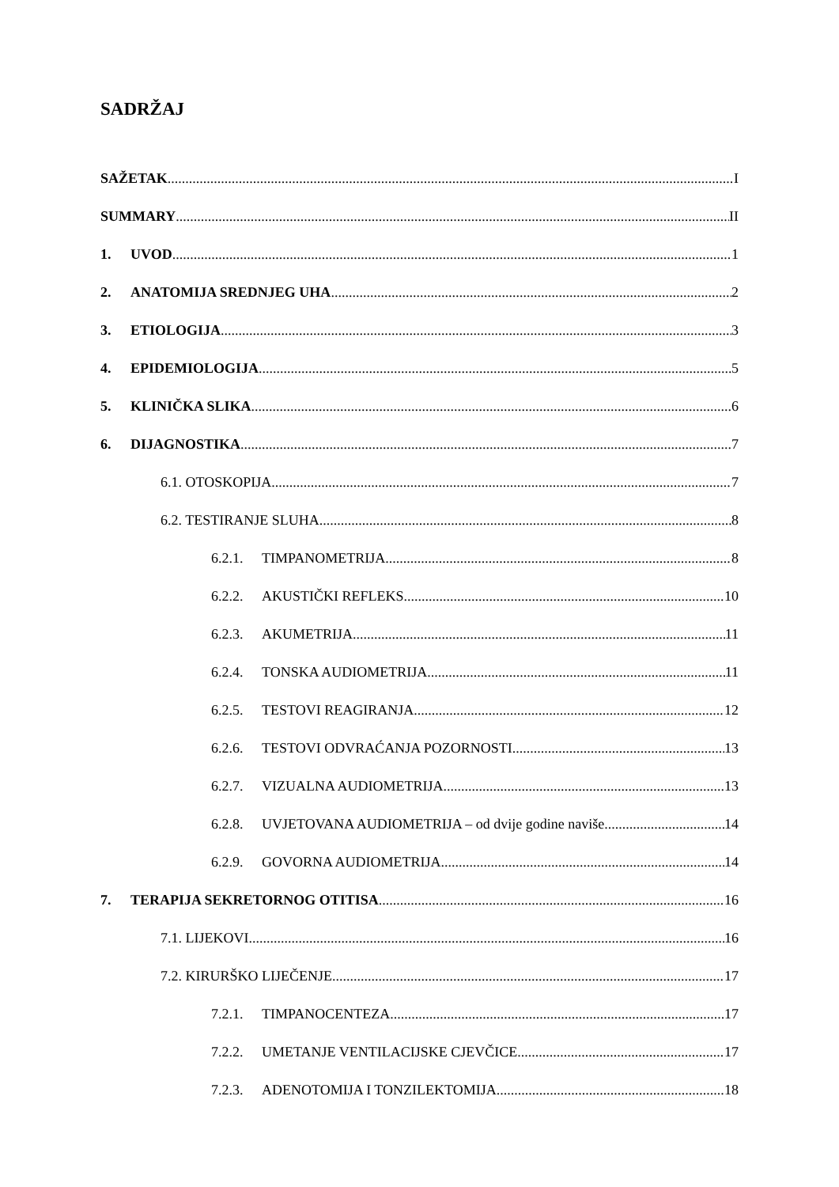SADRŽAJ
SAŽETAK I
SUMMARY II
1. UVOD 1
2. ANATOMIJA SREDNJEG UHA 2
3. ETIOLOGIJA 3
4. EPIDEMIOLOGIJA 5
5. KLINIČKA SLIKA 6
6. DIJAGNOSTIKA 7
6.1. OTOSKOPIJA 7
6.2. TESTIRANJE SLUHA 8
6.2.1. TIMPANOMETRIJA 8
6.2.2. AKUSTIČKI REFLEKS 10
6.2.3. AKUMETRIJA 11
6.2.4. TONSKA AUDIOMETRIJA 11
6.2.5. TESTOVI REAGIRANJA 12
6.2.6. TESTOVI ODVRAĆANJA POZORNOSTI 13
6.2.7. VIZUALNA AUDIOMETRIJA 13
6.2.8. UVJETOVANA AUDIOMETRIJA – od dvije godine naviše 14
6.2.9. GOVORNA AUDIOMETRIJA 14
7. TERAPIJA SEKRETORNOG OTITISA 16
7.1. LIJEKOVI 16
7.2. KIRURŠKO LIJEČENJE 17
7.2.1. TIMPANOCENTEZA 17
7.2.2. UMETANJE VENTILACIJSKE CJEVČICE 17
7.2.3. ADENOTOMIJA I TONZILEKTOMIJA 18